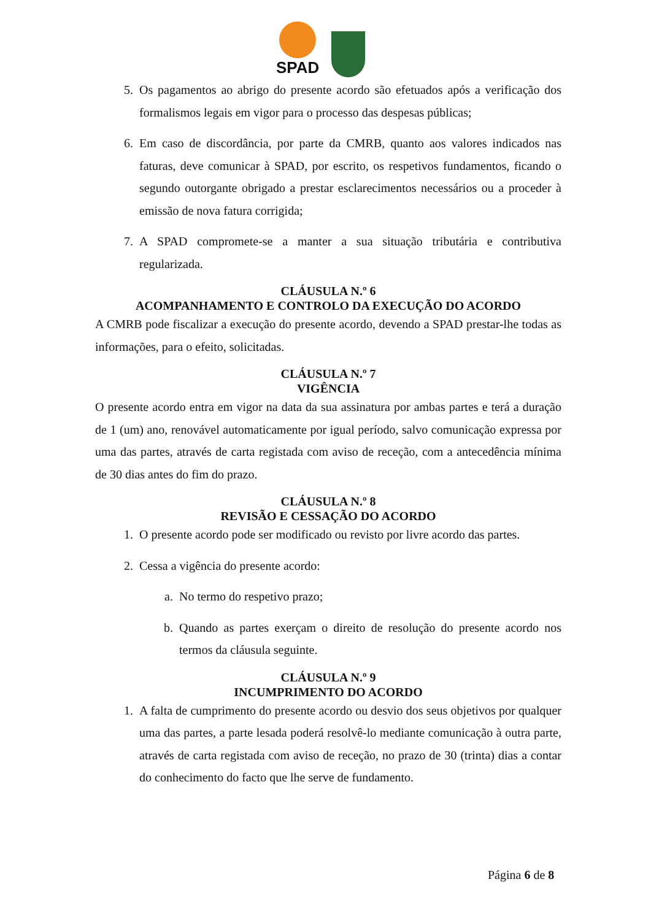SPAD
5. Os pagamentos ao abrigo do presente acordo são efetuados após a verificação dos formalismos legais em vigor para o processo das despesas públicas;
6. Em caso de discordância, por parte da CMRB, quanto aos valores indicados nas faturas, deve comunicar à SPAD, por escrito, os respetivos fundamentos, ficando o segundo outorgante obrigado a prestar esclarecimentos necessários ou a proceder à emissão de nova fatura corrigida;
7. A SPAD compromete-se a manter a sua situação tributária e contributiva regularizada.
CLÁUSULA N.º 6
ACOMPANHAMENTO E CONTROLO DA EXECUÇÃO DO ACORDO
A CMRB pode fiscalizar a execução do presente acordo, devendo a SPAD prestar-lhe todas as informações, para o efeito, solicitadas.
CLÁUSULA N.º 7
VIGÊNCIA
O presente acordo entra em vigor na data da sua assinatura por ambas partes e terá a duração de 1 (um) ano, renovável automaticamente por igual período, salvo comunicação expressa por uma das partes, através de carta registada com aviso de receção, com a antecedência mínima de 30 dias antes do fim do prazo.
CLÁUSULA N.º 8
REVISÃO E CESSAÇÃO DO ACORDO
1. O presente acordo pode ser modificado ou revisto por livre acordo das partes.
2. Cessa a vigência do presente acordo:
a. No termo do respetivo prazo;
b. Quando as partes exerçam o direito de resolução do presente acordo nos termos da cláusula seguinte.
CLÁUSULA N.º 9
INCUMPRIMENTO DO ACORDO
1. A falta de cumprimento do presente acordo ou desvio dos seus objetivos por qualquer uma das partes, a parte lesada poderá resolvê-lo mediante comunicação à outra parte, através de carta registada com aviso de receção, no prazo de 30 (trinta) dias a contar do conhecimento do facto que lhe serve de fundamento.
Página 6 de 8